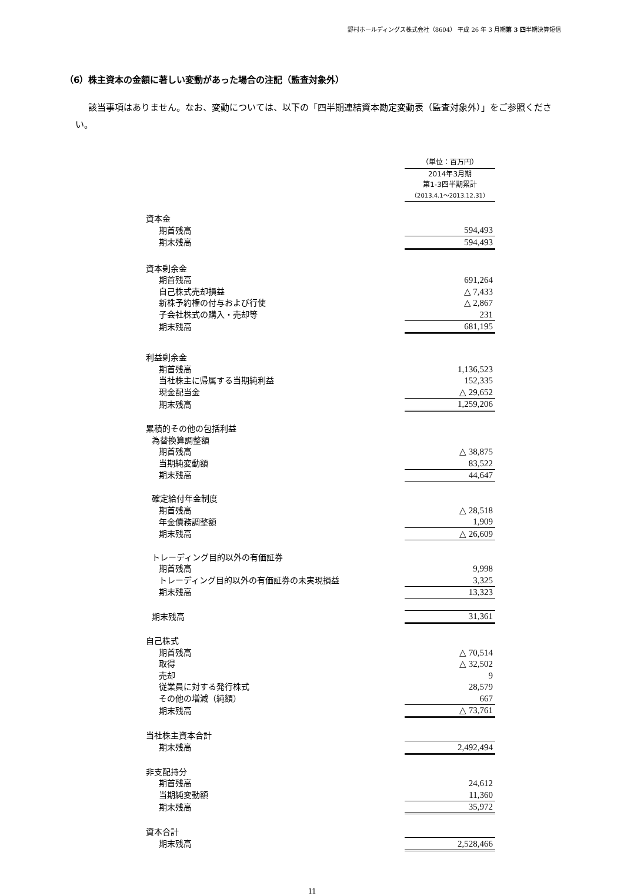野村ホールディングス株式会社（8604） 平成 26 年 3 月期第 3 四半期決算短信
（6）株主資本の金額に著しい変動があった場合の注記（監査対象外）
該当事項はありません。なお、変動については、以下の「四半期連結資本勘定変動表（監査対象外）」をご参照ください。
| | （単位：百万円） |
| | 2014年3月期 第1-3四半期累計 （2013.4.1～2013.12.31） |
| 資本金 | |
| 期首残高 | 594,493 |
| 期末残高 | 594,493 |
| 資本剰余金 | |
| 期首残高 | 691,264 |
| 自己株式売却損益 | △ 7,433 |
| 新株予約権の付与および行使 | △ 2,867 |
| 子会社株式の購入・売却等 | 231 |
| 期末残高 | 681,195 |
| 利益剰余金 | |
| 期首残高 | 1,136,523 |
| 当社株主に帰属する当期純利益 | 152,335 |
| 現金配当金 | △ 29,652 |
| 期末残高 | 1,259,206 |
| 累積的その他の包括利益 | |
| 為替換算調整額 | |
| 期首残高 | △ 38,875 |
| 当期純変動額 | 83,522 |
| 期末残高 | 44,647 |
| 確定給付年金制度 | |
| 期首残高 | △ 28,518 |
| 年金債務調整額 | 1,909 |
| 期末残高 | △ 26,609 |
| トレーディング目的以外の有価証券 | |
| 期首残高 | 9,998 |
| トレーディング目的以外の有価証券の未実現損益 | 3,325 |
| 期末残高 | 13,323 |
| 期末残高 | 31,361 |
| 自己株式 | |
| 期首残高 | △ 70,514 |
| 取得 | △ 32,502 |
| 売却 | 9 |
| 従業員に対する発行株式 | 28,579 |
| その他の増減（純額） | 667 |
| 期末残高 | △ 73,761 |
| 当社株主資本合計 | |
| 期末残高 | 2,492,494 |
| 非支配持分 | |
| 期首残高 | 24,612 |
| 当期純変動額 | 11,360 |
| 期末残高 | 35,972 |
| 資本合計 | |
| 期末残高 | 2,528,466 |
11